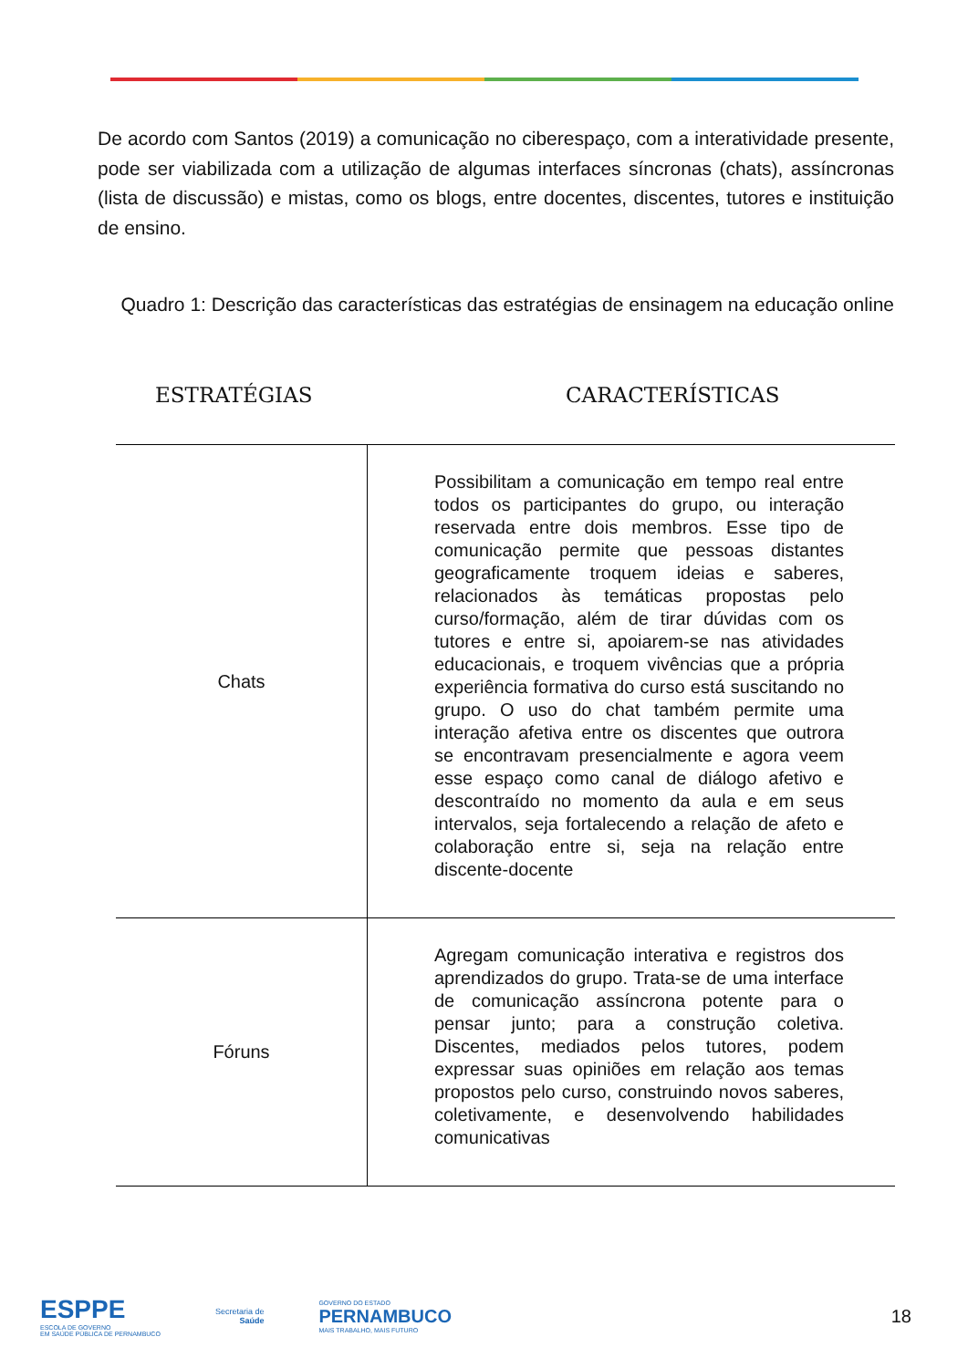De acordo com Santos (2019) a comunicação no ciberespaço, com a interatividade presente, pode ser viabilizada com a utilização de algumas interfaces síncronas (chats), assíncronas (lista de discussão) e mistas, como os blogs, entre docentes, discentes, tutores e instituição de ensino.
Quadro 1: Descrição das características das estratégias de ensinagem na educação online
ESTRATÉGIAS CARACTERÍSTICAS
| Chats | Possibilitam a comunicação em tempo real entre todos os participantes do grupo, ou interação reservada entre dois membros. Esse tipo de comunicação permite que pessoas distantes geograficamente troquem ideias e saberes, relacionados às temáticas propostas pelo curso/formação, além de tirar dúvidas com os tutores e entre si, apoiarem-se nas atividades educacionais, e troquem vivências que a própria experiência formativa do curso está suscitando no grupo. O uso do chat também permite uma interação afetiva entre os discentes que outrora se encontravam presencialmente e agora veem esse espaço como canal de diálogo afetivo e descontraído no momento da aula e em seus intervalos, seja fortalecendo a relação de afeto e colaboração entre si, seja na relação entre discente-docente |
| Fóruns | Agregam comunicação interativa e registros dos aprendizados do grupo. Trata-se de uma interface de comunicação assíncrona potente para o pensar junto; para a construção coletiva. Discentes, mediados pelos tutores, podem expressar suas opiniões em relação aos temas propostos pelo curso, construindo novos saberes, coletivamente, e desenvolvendo habilidades comunicativas |
ESPPE
ESCOLA DE GOVERNO
EM SAÚDE PÚBLICA DE PERNAMBUCO
Secretaria de
Saúde
GOVERNO DO ESTADO
PERNAMBUCO
MAIS TRABALHO, MAIS FUTURO
18